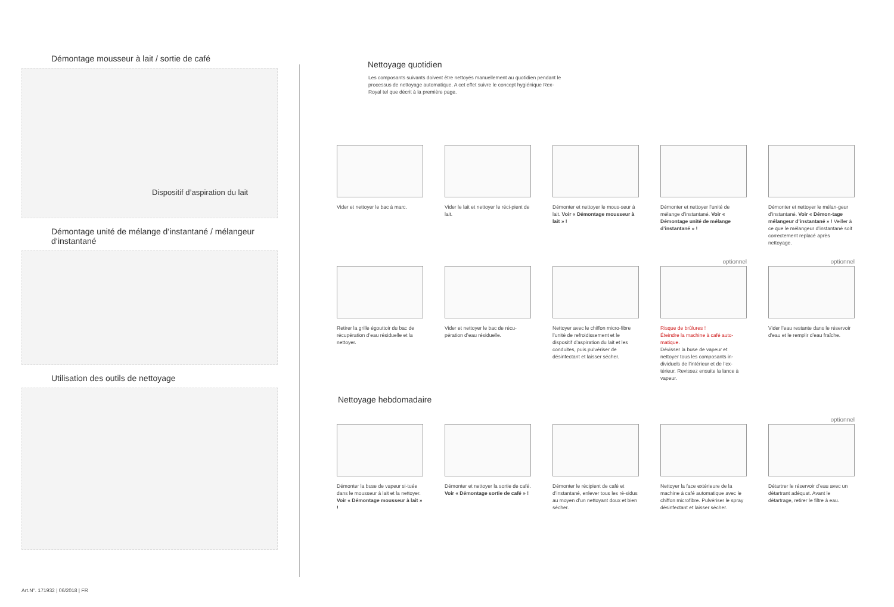Démontage mousseur à lait / sortie de café
Dispositif d’aspiration du lait
Démontage unité de mélange d‘instantané / mélangeur d‘instantané
Utilisation des outils de nettoyage
Nettoyage quotidien
Les composants suivants doivent être nettoyés manuellement au quotidien pendant le processus de nettoyage automatique. A cet effet suivre le concept hygiénique Rex-Royal tel que décrit à la première page.
Vider et nettoyer le bac à marc.
Vider le lait et nettoyer le réci-pient de lait.
Démonter et nettoyer le mous-seur à lait. Voir « Démontage mousseur à lait » !
Démonter et nettoyer l’unité de mélange d’instantané. Voir « Démontage unité de mélange d’instantané » !
Démonter et nettoyer le mélan-geur d’instantané. Voir « Démon-tage mélangeur d’instantané » ! Veiller à ce que le mélangeur d’instantané soit correctement replacé après nettoyage.
Retirer la grille égouttoir du bac de récupération d’eau résiduelle et la nettoyer.
Vider et nettoyer le bac de récu-pération d’eau résiduelle.
Nettoyer avec le chiffon micro-fibre l’unité de refroidissement et le dispositif d’aspiration du lait et les conduites, puis pulvériser de désinfectant et laisser sécher.
optionnel
Risque de brûlures !
Éteindre la machine à café auto-matique.
Dévisser la buse de vapeur et nettoyer tous les composants in-dividuels de l’intérieur et de l’ex-térieur. Revissez ensuite la lance à vapeur.
optionnel
Vider l’eau restante dans le réservoir d'eau et le remplir d’eau fraîche.
Nettoyage hebdomadaire
Démonter la buse de vapeur si-tuée dans le mousseur à lait et la nettoyer. Voir « Démontage mousseur à lait » !
Démonter et nettoyer la sortie de café. Voir « Démontage sortie de café » !
Démonter le récipient de café et d’instantané, enlever tous les ré-sidus au moyen d’un nettoyant doux et bien sécher.
Nettoyer la face extérieure de la machine à café automatique avec le chiffon microfibre. Pulvériser le spray désinfectant et laisser sécher.
optionnel
Détartrer le réservoir d’eau avec un détartrant adéquat. Avant le détartrage, retirer le filtre à eau.
Art.N°. 171932 | 06/2018 | FR